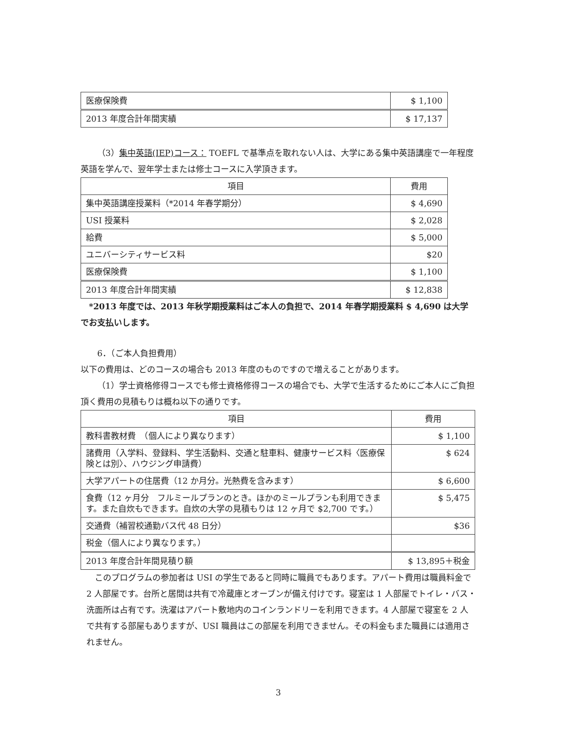| 医療保険費 | $ 1,100 |
| 2013 年度合計年間実績 | $ 17,137 |
（3）集中英語(IEP)コース： TOEFL で基準点を取れない人は、大学にある集中英語講座で一年程度英語を学んで、翌年学士または修士コースに入学頂きます。
| 項目 | 費用 |
| --- | --- |
| 集中英語講座授業料（*2014 年春学期分） | $ 4,690 |
| USI 授業料 | $ 2,028 |
| 給費 | $ 5,000 |
| ユニバーシティサービス料 | $20 |
| 医療保険費 | $ 1,100 |
| 2013 年度合計年間実績 | $ 12,838 |
*2013 年度では、2013 年秋学期授業料はご本人の負担で、2014 年春学期授業料 $ 4,690 は大学でお支払いします。
6．（ご本人負担費用）
以下の費用は、どのコースの場合も 2013 年度のものですので増えることがあります。
（1）学士資格修得コースでも修士資格修得コースの場合でも、大学で生活するためにご本人にご負担頂く費用の見積もりは概ね以下の通りです。
| 項目 | 費用 |
| --- | --- |
| 教科書教材費 （個人により異なります） | $ 1,100 |
| 諸費用（入学料、登録料、学生活動料、交通と駐車料、健康サービス料〈医療保険とは別〉、ハウジング申請費） | $ 624 |
| 大学アパートの住居費（12 か月分。光熱費を含みます） | $ 6,600 |
| 食費（12 ヶ月分 フルミールプランのとき。ほかのミールプランも利用できます。また自炊もできます。自炊の大学の見積もりは 12 ヶ月で $2,700 です。） | $ 5,475 |
| 交通費（補習校通勤バス代 48 日分） | $36 |
| 税金（個人により異なります。） | |
| 2013 年度合計年間見積り額 | $ 13,895＋税金 |
このプログラムの参加者は USI の学生であると同時に職員でもあります。アパート費用は職員料金で 2 人部屋です。台所と居間は共有で冷蔵庫とオーブンが備え付けです。寝室は 1 人部屋でトイレ・バス・洗面所は占有です。洗濯はアパート敷地内のコインランドリーを利用できます。4 人部屋で寝室を 2 人で共有する部屋もありますが、USI 職員はこの部屋を利用できません。その料金もまた職員には適用されません。
3